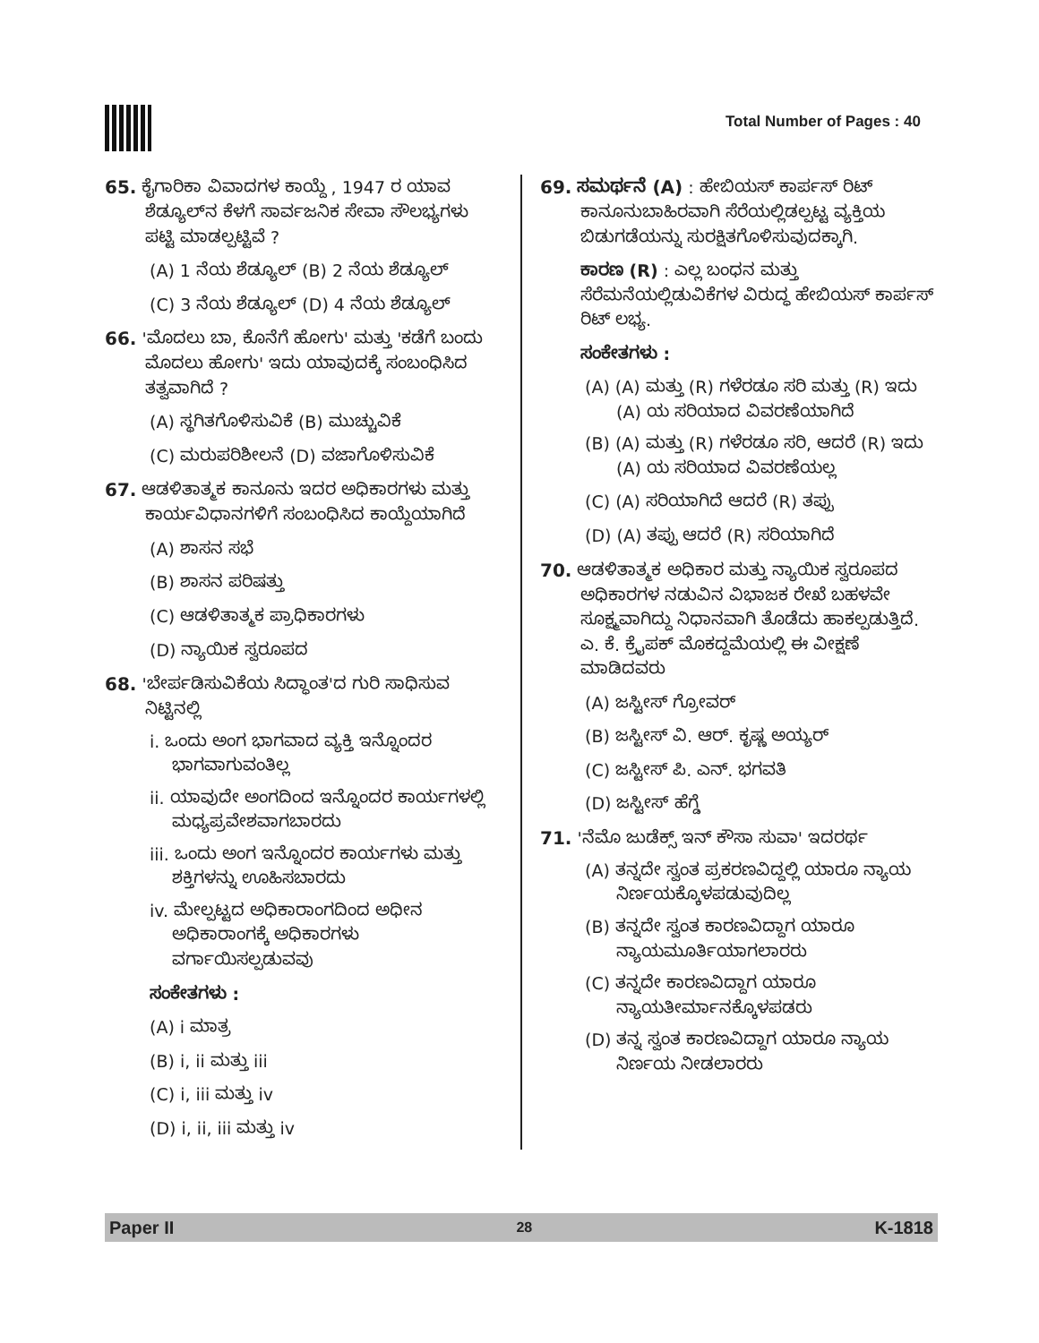Total Number of Pages : 40
65. ಕೈಗಾರಿಕಾ ವಿವಾದಗಳ ಕಾಯ್ದೆ , 1947 ರ ಯಾವ ಶೆಡ್ಯೂಲ್‌ನ ಕೆಳಗೆ ಸಾರ್ವಜನಿಕ ಸೇವಾ ಸೌಲಭ್ಯಗಳು ಪಟ್ಟಿ ಮಾಡಲ್ಪಟ್ಟಿವೆ ?
(A) 1 ನೆಯ ಶೆಡ್ಯೂಲ್ (B) 2 ನೆಯ ಶೆಡ್ಯೂಲ್
(C) 3 ನೆಯ ಶೆಡ್ಯೂಲ್ (D) 4 ನೆಯ ಶೆಡ್ಯೂಲ್
66. 'ಮೊದಲು ಬಾ, ಕೊನೆಗೆ ಹೋಗು' ಮತ್ತು 'ಕಡೆಗೆ ಬಂದು ಮೊದಲು ಹೋಗು' ಇದು ಯಾವುದಕ್ಕೆ ಸಂಬಂಧಿಸಿದ ತತ್ವವಾಗಿದೆ ?
(A) ಸ್ಥಗಿತಗೊಳಿಸುವಿಕೆ (B) ಮುಚ್ಚುವಿಕೆ
(C) ಮರುಪರಿಶೀಲನೆ (D) ವಜಾಗೊಳಿಸುವಿಕೆ
67. ಆಡಳಿತಾತ್ಮಕ ಕಾನೂನು ಇದರ ಅಧಿಕಾರಗಳು ಮತ್ತು ಕಾರ್ಯವಿಧಾನಗಳಿಗೆ ಸಂಬಂಧಿಸಿದ ಕಾಯ್ದೆಯಾಗಿದೆ
(A) ಶಾಸನ ಸಭೆ
(B) ಶಾಸನ ಪರಿಷತ್ತು
(C) ಆಡಳಿತಾತ್ಮಕ ಪ್ರಾಧಿಕಾರಗಳು
(D) ನ್ಯಾಯಿಕ ಸ್ವರೂಪದ
68. 'ಬೇರ್ಪಡಿಸುವಿಕೆಯ ಸಿದ್ಧಾಂತ'ದ ಗುರಿ ಸಾಧಿಸುವ ನಿಟ್ಟಿನಲ್ಲಿ
i. ಒಂದು ಅಂಗ ಭಾಗವಾದ ವ್ಯಕ್ತಿ ಇನ್ನೊಂದರ ಭಾಗವಾಗುವಂತಿಲ್ಲ
ii. ಯಾವುದೇ ಅಂಗದಿಂದ ಇನ್ನೊಂದರ ಕಾರ್ಯಗಳಲ್ಲಿ ಮಧ್ಯಪ್ರವೇಶವಾಗಬಾರದು
iii. ಒಂದು ಅಂಗ ಇನ್ನೊಂದರ ಕಾರ್ಯಗಳು ಮತ್ತು ಶಕ್ತಿಗಳನ್ನು ಊಹಿಸಬಾರದು
iv. ಮೇಲ್ಪಟ್ಟದ ಅಧಿಕಾರಾಂಗದಿಂದ ಅಧೀನ ಅಧಿಕಾರಾಂಗಕ್ಕೆ ಅಧಿಕಾರಗಳು ವರ್ಗಾಯಿಸಲ್ಪಡುವವು
ಸಂಕೇತಗಳು :
(A) i ಮಾತ್ರ
(B) i, ii ಮತ್ತು iii
(C) i, iii ಮತ್ತು iv
(D) i, ii, iii ಮತ್ತು iv
69. ಸಮರ್ಥನೆ (A) : ಹೇಬಿಯಸ್ ಕಾರ್ಪಸ್ ರಿಟ್ ಕಾನೂನುಬಾಹಿರವಾಗಿ ಸೆರೆಯಲ್ಲಿಡಲ್ಪಟ್ಟ ವ್ಯಕ್ತಿಯ ಬಿಡುಗಡೆಯನ್ನು ಸುರಕ್ಷಿತಗೊಳಿಸುವುದಕ್ಕಾಗಿ.
ಕಾರಣ (R) : ಎಲ್ಲ ಬಂಧನ ಮತ್ತು ಸೆರೆಮನೆಯಲ್ಲಿಡುವಿಕೆಗಳ ವಿರುದ್ಧ ಹೇಬಿಯಸ್ ಕಾರ್ಪಸ್ ರಿಟ್ ಲಭ್ಯ.
ಸಂಕೇತಗಳು :
(A) (A) ಮತ್ತು (R) ಗಳೆರಡೂ ಸರಿ ಮತ್ತು (R) ಇದು (A) ಯ ಸರಿಯಾದ ವಿವರಣೆಯಾಗಿದೆ
(B) (A) ಮತ್ತು (R) ಗಳೆರಡೂ ಸರಿ, ಆದರೆ (R) ಇದು (A) ಯ ಸರಿಯಾದ ವಿವರಣೆಯಲ್ಲ
(C) (A) ಸರಿಯಾಗಿದೆ ಆದರೆ (R) ತಪ್ಪು
(D) (A) ತಪ್ಪು ಆದರೆ (R) ಸರಿಯಾಗಿದೆ
70. ಆಡಳಿತಾತ್ಮಕ ಅಧಿಕಾರ ಮತ್ತು ನ್ಯಾಯಿಕ ಸ್ವರೂಪದ ಅಧಿಕಾರಗಳ ನಡುವಿನ ವಿಭಾಜಕ ರೇಖೆ ಬಹಳವೇ ಸೂಕ್ಷ್ಮವಾಗಿದ್ದು ನಿಧಾನವಾಗಿ ತೊಡೆದು ಹಾಕಲ್ಪಡುತ್ತಿದೆ. ಎ. ಕೆ. ಕ್ರೈಪಕ್ ಮೊಕದ್ದಮೆಯಲ್ಲಿ ಈ ವೀಕ್ಷಣೆ ಮಾಡಿದವರು
(A) ಜಸ್ಟೀಸ್ ಗ್ರೋವರ್
(B) ಜಸ್ಟೀಸ್ ವಿ. ಆರ್. ಕೃಷ್ಣ ಅಯ್ಯರ್
(C) ಜಸ್ಟೀಸ್ ಪಿ. ಎನ್. ಭಗವತಿ
(D) ಜಸ್ಟೀಸ್ ಹೆಗ್ಡೆ
71. 'ನೆಮೊ ಜುಡೆಕ್ಸ್ ಇನ್ ಕೌಸಾ ಸುವಾ' ಇದರರ್ಥ
(A) ತನ್ನದೇ ಸ್ವಂತ ಪ್ರಕರಣವಿದ್ದಲ್ಲಿ ಯಾರೂ ನ್ಯಾಯ ನಿರ್ಣಯಕ್ಕೊಳಪಡುವುದಿಲ್ಲ
(B) ತನ್ನದೇ ಸ್ವಂತ ಕಾರಣವಿದ್ದಾಗ ಯಾರೂ ನ್ಯಾಯಮೂರ್ತಿಯಾಗಲಾರರು
(C) ತನ್ನದೇ ಕಾರಣವಿದ್ದಾಗ ಯಾರೂ ನ್ಯಾಯತೀರ್ಮಾನಕ್ಕೊಳಪಡರು
(D) ತನ್ನ ಸ್ವಂತ ಕಾರಣವಿದ್ದಾಗ ಯಾರೂ ನ್ಯಾಯ ನಿರ್ಣಯ ನೀಡಲಾರರು
Paper II 28 K-1818